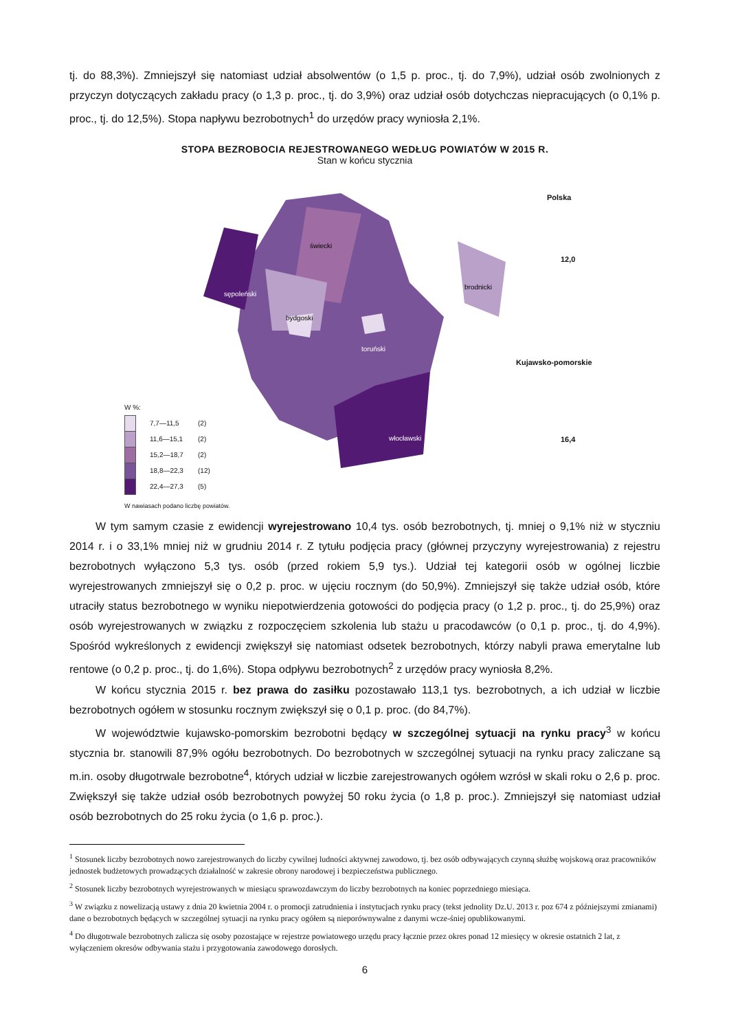tj. do 88,3%). Zmniejszył się natomiast udział absolwentów (o 1,5 p. proc., tj. do 7,9%), udział osób zwolnionych z przyczyn dotyczących zakładu pracy (o 1,3 p. proc., tj. do 3,9%) oraz udział osób dotychczas niepracujących (o 0,1% p. proc., tj. do 12,5%). Stopa napływu bezrobotnych<sup>1</sup> do urzędów pracy wyniosła 2,1%.
STOPA BEZROBOCIA REJESTROWANEGO WEDŁUG POWIATÓW W 2015 R.
Stan w końcu stycznia
sępoleński
świecki
bydgoski
brodnicki
toruński
włocławski
Polska
12,0
Kujawsko-pomorskie
16,4
W %:
7,7—11,5 (2)
11,6—15,1 (2)
15,2—18,7 (2)
18,8—22,3 (12)
22,4—27,3 (5)
W nawiasach podano liczbę powiatów.
W tym samym czasie z ewidencji wyrejestrowano 10,4 tys. osób bezrobotnych, tj. mniej o 9,1% niż w styczniu 2014 r. i o 33,1% mniej niż w grudniu 2014 r. Z tytułu podjęcia pracy (głównej przyczyny wyrejestrowania) z rejestru bezrobotnych wyłączono 5,3 tys. osób (przed rokiem 5,9 tys.). Udział tej kategorii osób w ogólnej liczbie wyrejestrowanych zmniejszył się o 0,2 p. proc. w ujęciu rocznym (do 50,9%). Zmniejszył się także udział osób, które utraciły status bezrobotnego w wyniku niepotwierdzenia gotowości do podjęcia pracy (o 1,2 p. proc., tj. do 25,9%) oraz osób wyrejestrowanych w związku z rozpoczęciem szkolenia lub stażu u pracodawców (o 0,1 p. proc., tj. do 4,9%). Spośród wykreślonych z ewidencji zwiększył się natomiast odsetek bezrobotnych, którzy nabyli prawa emerytalne lub rentowe (o 0,2 p. proc., tj. do 1,6%). Stopa odpływu bezrobotnych<sup>2</sup> z urzędów pracy wyniosła 8,2%.
W końcu stycznia 2015 r. bez prawa do zasiłku pozostawało 113,1 tys. bezrobotnych, a ich udział w liczbie bezrobotnych ogółem w stosunku rocznym zwiększył się o 0,1 p. proc. (do 84,7%).
W województwie kujawsko-pomorskim bezrobotni będący w szczególnej sytuacji na rynku pracy<sup>3</sup> w końcu stycznia br. stanowili 87,9% ogółu bezrobotnych. Do bezrobotnych w szczególnej sytuacji na rynku pracy zaliczane są m.in. osoby długotrwale bezrobotne<sup>4</sup>, których udział w liczbie zarejestrowanych ogółem wzrósł w skali roku o 2,6 p. proc. Zwiększył się także udział osób bezrobotnych powyżej 50 roku życia (o 1,8 p. proc.). Zmniejszył się natomiast udział osób bezrobotnych do 25 roku życia (o 1,6 p. proc.).
<sup>1</sup> Stosunek liczby bezrobotnych nowo zarejestrowanych do liczby cywilnej ludności aktywnej zawodowo, tj. bez osób odbywających czynną służbę wojskową oraz pracowników jednostek budżetowych prowadzących działalność w zakresie obrony narodowej i bezpieczeństwa publicznego.
<sup>2</sup> Stosunek liczby bezrobotnych wyrejestrowanych w miesiącu sprawozdawczym do liczby bezrobotnych na koniec poprzedniego miesiąca.
<sup>3</sup> W związku z nowelizacją ustawy z dnia 20 kwietnia 2004 r. o promocji zatrudnienia i instytucjach rynku pracy (tekst jednolity Dz.U. 2013 r. poz 674 z późniejszymi zmianami) dane o bezrobotnych będących w szczególnej sytuacji na rynku pracy ogółem są nieporównywalne z danymi wcze-śniej opublikowanymi.
<sup>4</sup> Do długotrwale bezrobotnych zalicza się osoby pozostające w rejestrze powiatowego urzędu pracy łącznie przez okres ponad 12 miesięcy w okresie ostatnich 2 lat, z wyłączeniem okresów odbywania stażu i przygotowania zawodowego dorosłych.
6